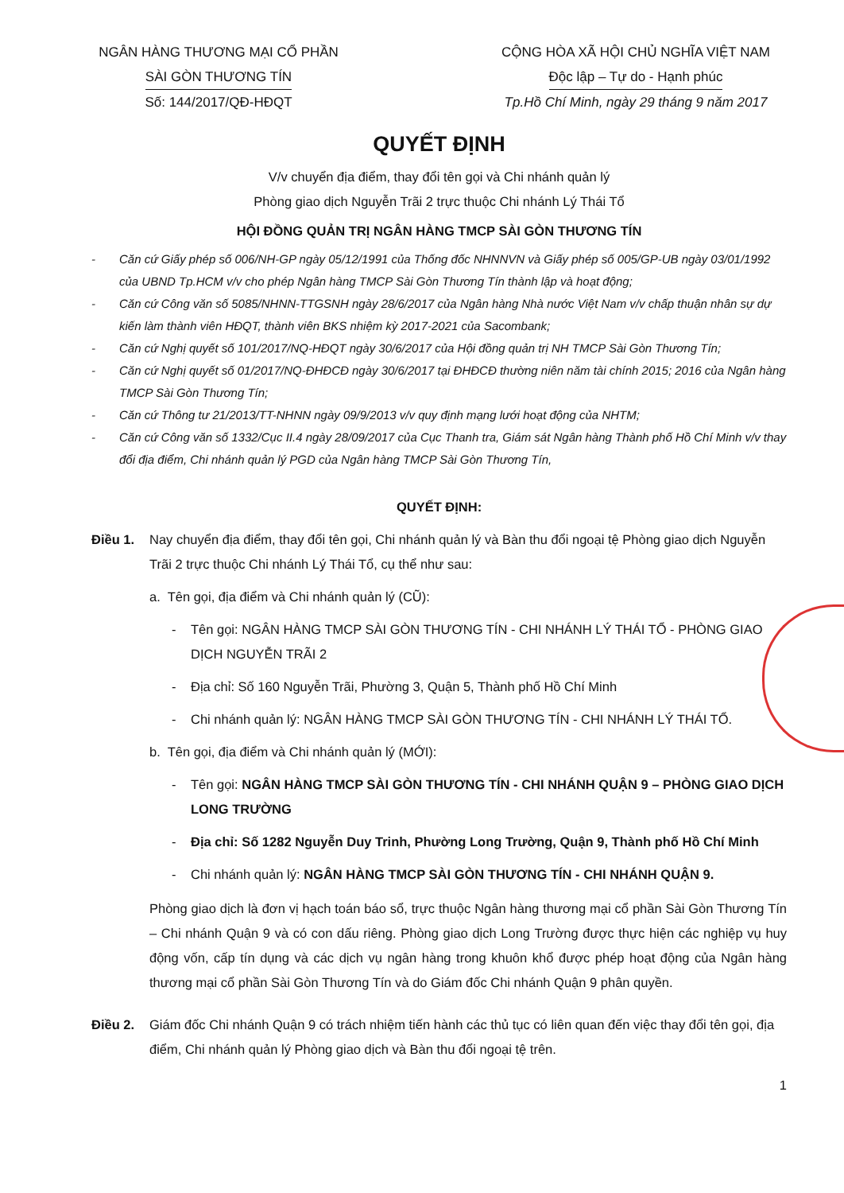NGÂN HÀNG THƯƠNG MẠI CỔ PHẦN
SÀI GÒN THƯƠNG TÍN
Số: 144/2017/QĐ-HĐQT
CỘNG HÒA XÃ HỘI CHỦ NGHĨA VIỆT NAM
Độc lập – Tự do - Hạnh phúc
Tp.Hồ Chí Minh, ngày 29 tháng 9 năm 2017
QUYẾT ĐỊNH
V/v chuyển địa điểm, thay đổi tên gọi và Chi nhánh quản lý
Phòng giao dịch Nguyễn Trãi 2 trực thuộc Chi nhánh Lý Thái Tổ
HỘI ĐỒNG QUẢN TRỊ NGÂN HÀNG TMCP SÀI GÒN THƯƠNG TÍN
- Căn cứ Giấy phép số 006/NH-GP ngày 05/12/1991 của Thống đốc NHNNVN và Giấy phép số 005/GP-UB ngày 03/01/1992 của UBND Tp.HCM v/v cho phép Ngân hàng TMCP Sài Gòn Thương Tín thành lập và hoạt động;
- Căn cứ Công văn số 5085/NHNN-TTGSNH ngày 28/6/2017 của Ngân hàng Nhà nước Việt Nam v/v chấp thuận nhân sự dự kiến làm thành viên HĐQT, thành viên BKS nhiệm kỳ 2017-2021 của Sacombank;
- Căn cứ Nghị quyết số 101/2017/NQ-HĐQT ngày 30/6/2017 của Hội đồng quản trị NH TMCP Sài Gòn Thương Tín;
- Căn cứ Nghị quyết số 01/2017/NQ-ĐHĐCĐ ngày 30/6/2017 tại ĐHĐCĐ thường niên năm tài chính 2015; 2016 của Ngân hàng TMCP Sài Gòn Thương Tín;
- Căn cứ Thông tư 21/2013/TT-NHNN ngày 09/9/2013 v/v quy định mạng lưới hoạt động của NHTM;
- Căn cứ Công văn số 1332/Cục II.4 ngày 28/09/2017 của Cục Thanh tra, Giám sát Ngân hàng Thành phố Hồ Chí Minh v/v thay đổi địa điểm, Chi nhánh quản lý PGD của Ngân hàng TMCP Sài Gòn Thương Tín,
QUYẾT ĐỊNH:
Điều 1. Nay chuyển địa điểm, thay đổi tên gọi, Chi nhánh quản lý và Bàn thu đổi ngoại tệ Phòng giao dịch Nguyễn Trãi 2 trực thuộc Chi nhánh Lý Thái Tổ, cụ thể như sau:
a. Tên gọi, địa điểm và Chi nhánh quản lý (CŨ):
- Tên gọi: NGÂN HÀNG TMCP SÀI GÒN THƯƠNG TÍN - CHI NHÁNH LÝ THÁI TỔ - PHÒNG GIAO DỊCH NGUYỄN TRÃI 2
- Địa chỉ: Số 160 Nguyễn Trãi, Phường 3, Quận 5, Thành phố Hồ Chí Minh
- Chi nhánh quản lý: NGÂN HÀNG TMCP SÀI GÒN THƯƠNG TÍN - CHI NHÁNH LÝ THÁI TỔ.
b. Tên gọi, địa điểm và Chi nhánh quản lý (MỚI):
- Tên gọi: NGÂN HÀNG TMCP SÀI GÒN THƯƠNG TÍN - CHI NHÁNH QUẬN 9 – PHÒNG GIAO DỊCH LONG TRƯỜNG
- Địa chỉ: Số 1282 Nguyễn Duy Trinh, Phường Long Trường, Quận 9, Thành phố Hồ Chí Minh
- Chi nhánh quản lý: NGÂN HÀNG TMCP SÀI GÒN THƯƠNG TÍN - CHI NHÁNH QUẬN 9.
Phòng giao dịch là đơn vị hạch toán báo sổ, trực thuộc Ngân hàng thương mại cổ phần Sài Gòn Thương Tín – Chi nhánh Quận 9 và có con dấu riêng. Phòng giao dịch Long Trường được thực hiện các nghiệp vụ huy động vốn, cấp tín dụng và các dịch vụ ngân hàng trong khuôn khổ được phép hoạt động của Ngân hàng thương mại cổ phần Sài Gòn Thương Tín và do Giám đốc Chi nhánh Quận 9 phân quyền.
Điều 2. Giám đốc Chi nhánh Quận 9 có trách nhiệm tiến hành các thủ tục có liên quan đến việc thay đổi tên gọi, địa điểm, Chi nhánh quản lý Phòng giao dịch và Bàn thu đổi ngoại tệ trên.
1